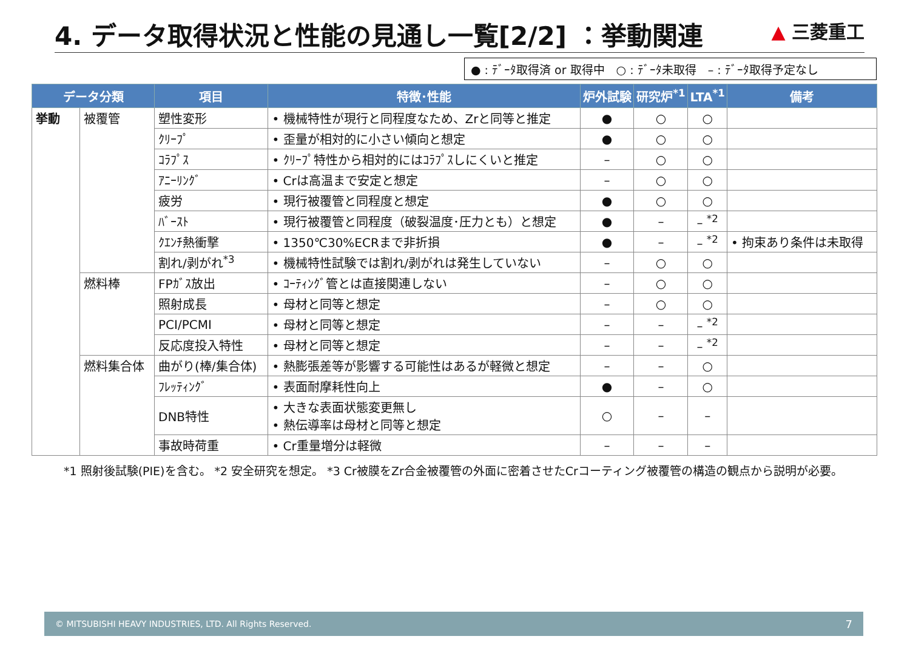4. データ取得状況と性能の見通し一覧[2/2] ：挙動関連
▲ 三菱重工
● : ﾃﾞｰﾀ取得済 or 取得中　○ : ﾃﾞｰﾀ未取得　– : ﾃﾞｰﾀ取得予定なし
| データ分類 | | 項目 | 特徴･性能 | 炉外試験 | 研究炉<sup>*1</sup> | LTA<sup>*1</sup> | 備考 |
| --- | --- | --- | --- | --- | --- | --- | --- |
| 挙動 | 被覆管 | 塑性変形 | • 機械特性が現行と同程度なため、Zrと同等と推定 | ● | ○ | ○ | |
| | | ｸﾘｰﾌﾟ | • 歪量が相対的に小さい傾向と想定 | ● | ○ | ○ | |
| | | ｺﾗﾌﾟｽ | • ｸﾘｰﾌﾟ特性から相対的にはｺﾗﾌﾟｽしにくいと推定 | – | ○ | ○ | |
| | | ｱﾆｰﾘﾝｸﾞ | • Crは高温まで安定と想定 | – | ○ | ○ | |
| | | 疲労 | • 現行被覆管と同程度と想定 | ● | ○ | ○ | |
| | | ﾊﾞｰｽﾄ | • 現行被覆管と同程度（破裂温度･圧力とも）と想定 | ● | – | – <sup>*2</sup> | |
| | | ｸｴﾝﾁ熱衝撃 | • 1350℃30%ECRまで非折損 | ● | – | – <sup>*2</sup> | • 拘束あり条件は未取得 |
| | | 割れ/剥がれ<sup>*3</sup> | • 機械特性試験では割れ/剥がれは発生していない | – | ○ | ○ | |
| | 燃料棒 | FPｶﾞｽ放出 | • ｺｰﾃｨﾝｸﾞ管とは直接関連しない | – | ○ | ○ | |
| | | 照射成長 | • 母材と同等と想定 | – | ○ | ○ | |
| | | PCI/PCMI | • 母材と同等と想定 | – | – | – <sup>*2</sup> | |
| | | 反応度投入特性 | • 母材と同等と想定 | – | – | – <sup>*2</sup> | |
| | 燃料集合体 | 曲がり(棒/集合体) | • 熱膨張差等が影響する可能性はあるが軽微と想定 | – | – | ○ | |
| | | ﾌﾚｯﾃｨﾝｸﾞ | • 表面耐摩耗性向上 | ● | – | ○ | |
| | | DNB特性 | • 大きな表面状態変更無し • 熱伝導率は母材と同等と想定 | ○ | – | – | |
| | | 事故時荷重 | • Cr重量増分は軽微 | – | – | – | |
*1 照射後試験(PIE)を含む。 *2 安全研究を想定。 *3 Cr被膜をZr合金被覆管の外面に密着させたCrコーティング被覆管の構造の観点から説明が必要。
© MITSUBISHI HEAVY INDUSTRIES, LTD. All Rights Reserved. 7